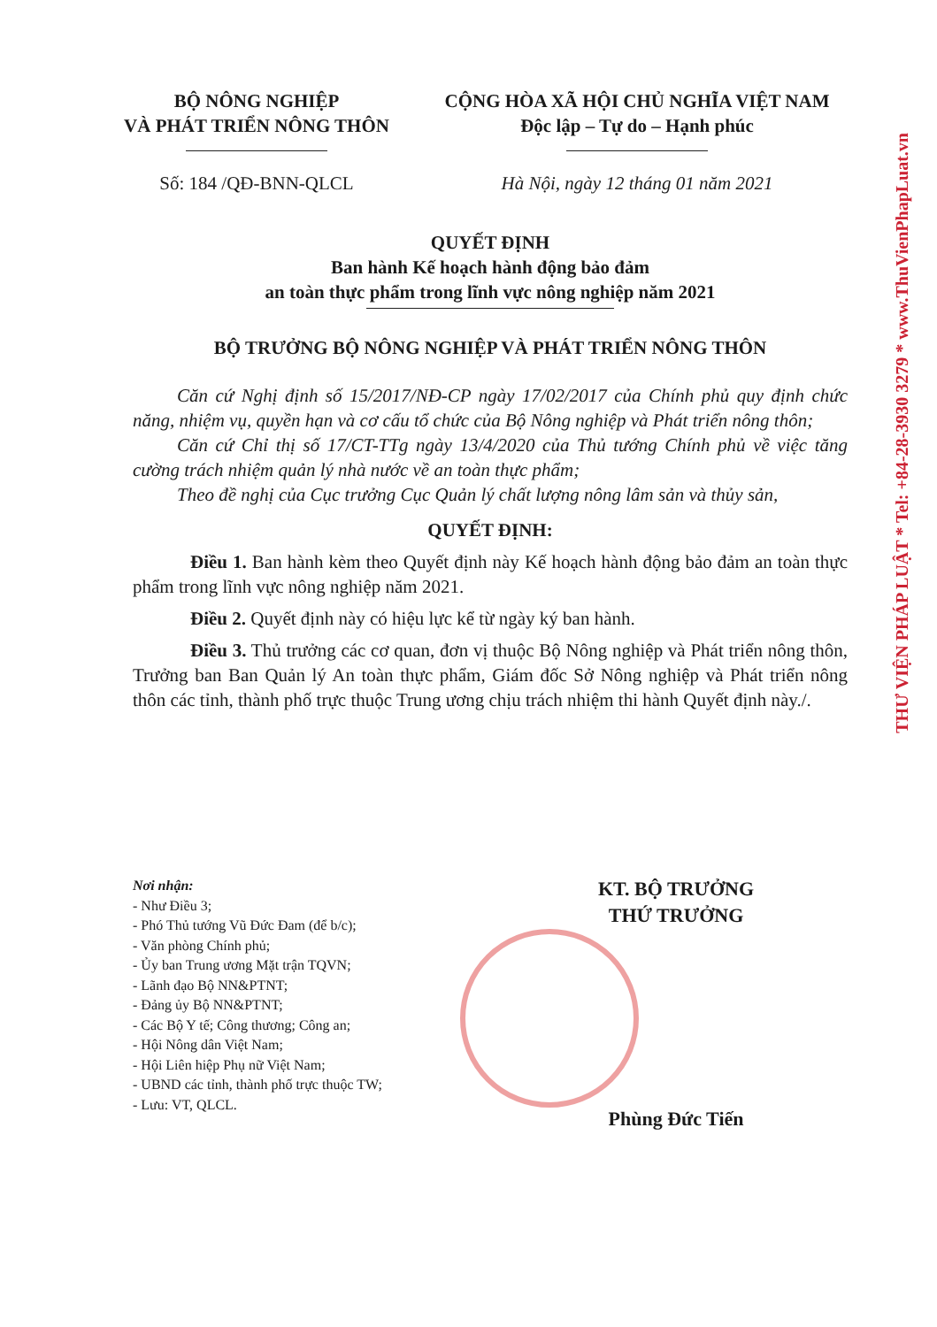BỘ NÔNG NGHIỆP
VÀ PHÁT TRIỂN NÔNG THÔN
CỘNG HÒA XÃ HỘI CHỦ NGHĨA VIỆT NAM
Độc lập – Tự do – Hạnh phúc
Số: 184 /QĐ-BNN-QLCL Hà Nội, ngày 12 tháng 01 năm 2021
QUYẾT ĐỊNH
Ban hành Kế hoạch hành động bảo đảm
an toàn thực phẩm trong lĩnh vực nông nghiệp năm 2021
BỘ TRƯỞNG BỘ NÔNG NGHIỆP VÀ PHÁT TRIỂN NÔNG THÔN
Căn cứ Nghị định số 15/2017/NĐ-CP ngày 17/02/2017 của Chính phủ quy định chức năng, nhiệm vụ, quyền hạn và cơ cấu tổ chức của Bộ Nông nghiệp và Phát triển nông thôn;
Căn cứ Chỉ thị số 17/CT-TTg ngày 13/4/2020 của Thủ tướng Chính phủ về việc tăng cường trách nhiệm quản lý nhà nước về an toàn thực phẩm;
Theo đề nghị của Cục trưởng Cục Quản lý chất lượng nông lâm sản và thủy sản,
QUYẾT ĐỊNH:
Điều 1. Ban hành kèm theo Quyết định này Kế hoạch hành động bảo đảm an toàn thực phẩm trong lĩnh vực nông nghiệp năm 2021.
Điều 2. Quyết định này có hiệu lực kể từ ngày ký ban hành.
Điều 3. Thủ trưởng các cơ quan, đơn vị thuộc Bộ Nông nghiệp và Phát triển nông thôn, Trưởng ban Ban Quản lý An toàn thực phẩm, Giám đốc Sở Nông nghiệp và Phát triển nông thôn các tỉnh, thành phố trực thuộc Trung ương chịu trách nhiệm thi hành Quyết định này./.
Nơi nhận:
- Như Điều 3;
- Phó Thủ tướng Vũ Đức Đam (để b/c);
- Văn phòng Chính phủ;
- Ủy ban Trung ương Mặt trận TQVN;
- Lãnh đạo Bộ NN&PTNT;
- Đảng ủy Bộ NN&PTNT;
- Các Bộ Y tế; Công thương; Công an;
- Hội Nông dân Việt Nam;
- Hội Liên hiệp Phụ nữ Việt Nam;
- UBND các tỉnh, thành phố trực thuộc TW;
- Lưu: VT, QLCL.
KT. BỘ TRƯỞNG
THỨ TRƯỞNG
Phùng Đức Tiến
THƯ VIỆN PHÁP LUẬT * Tel: +84-28-3930 3279 * www.ThuVienPhapLuat.vn